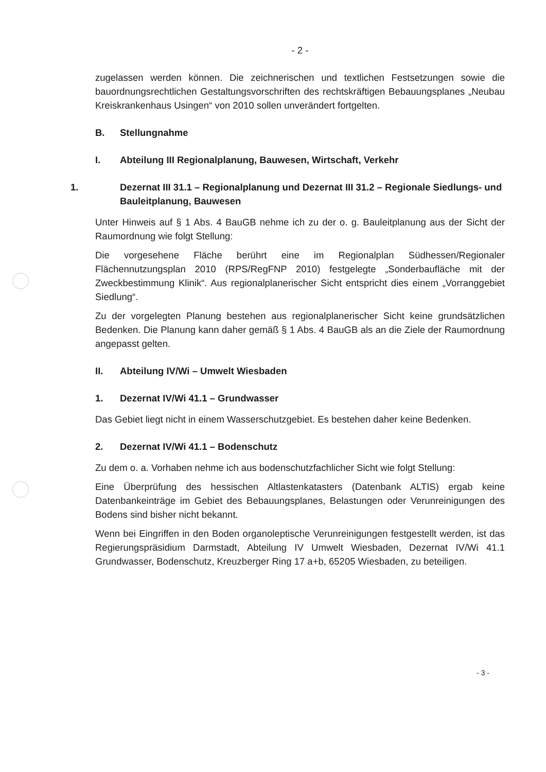- 2 -
zugelassen werden können. Die zeichnerischen und textlichen Festsetzungen sowie die bauordnungsrechtlichen Gestaltungsvorschriften des rechtskräftigen Bebauungsplanes „Neubau Kreiskrankenhaus Usingen“ von 2010 sollen unverändert fortgelten.
B. Stellungnahme
I. Abteilung III Regionalplanung, Bauwesen, Wirtschaft, Verkehr
1. Dezernat III 31.1 – Regionalplanung und Dezernat III 31.2 – Regionale Siedlungs- und Bauleitplanung, Bauwesen
Unter Hinweis auf § 1 Abs. 4 BauGB nehme ich zu der o. g. Bauleitplanung aus der Sicht der Raumordnung wie folgt Stellung:
Die vorgesehene Fläche berührt eine im Regionalplan Südhessen/Regionaler Flächennutzungsplan 2010 (RPS/RegFNP 2010) festgelegte „Sonderbaufläche mit der Zweckbestimmung Klinik“. Aus regionalplanerischer Sicht entspricht dies einem „Vorranggebiet Siedlung“.
Zu der vorgelegten Planung bestehen aus regionalplanerischer Sicht keine grundsätzlichen Bedenken. Die Planung kann daher gemäß § 1 Abs. 4 BauGB als an die Ziele der Raumordnung angepasst gelten.
II. Abteilung IV/Wi – Umwelt Wiesbaden
1. Dezernat IV/Wi 41.1 – Grundwasser
Das Gebiet liegt nicht in einem Wasserschutzgebiet. Es bestehen daher keine Bedenken.
2. Dezernat IV/Wi 41.1 – Bodenschutz
Zu dem o. a. Vorhaben nehme ich aus bodenschutzfachlicher Sicht wie folgt Stellung:
Eine Überprüfung des hessischen Altlastenkatasters (Datenbank ALTIS) ergab keine Datenbankeinträge im Gebiet des Bebauungsplanes, Belastungen oder Verunreinigungen des Bodens sind bisher nicht bekannt.
Wenn bei Eingriffen in den Boden organoleptische Verunreinigungen festgestellt werden, ist das Regierungspräsidium Darmstadt, Abteilung IV Umwelt Wiesbaden, Dezernat IV/Wi 41.1 Grundwasser, Bodenschutz, Kreuzberger Ring 17 a+b, 65205 Wiesbaden, zu beteiligen.
- 3 -